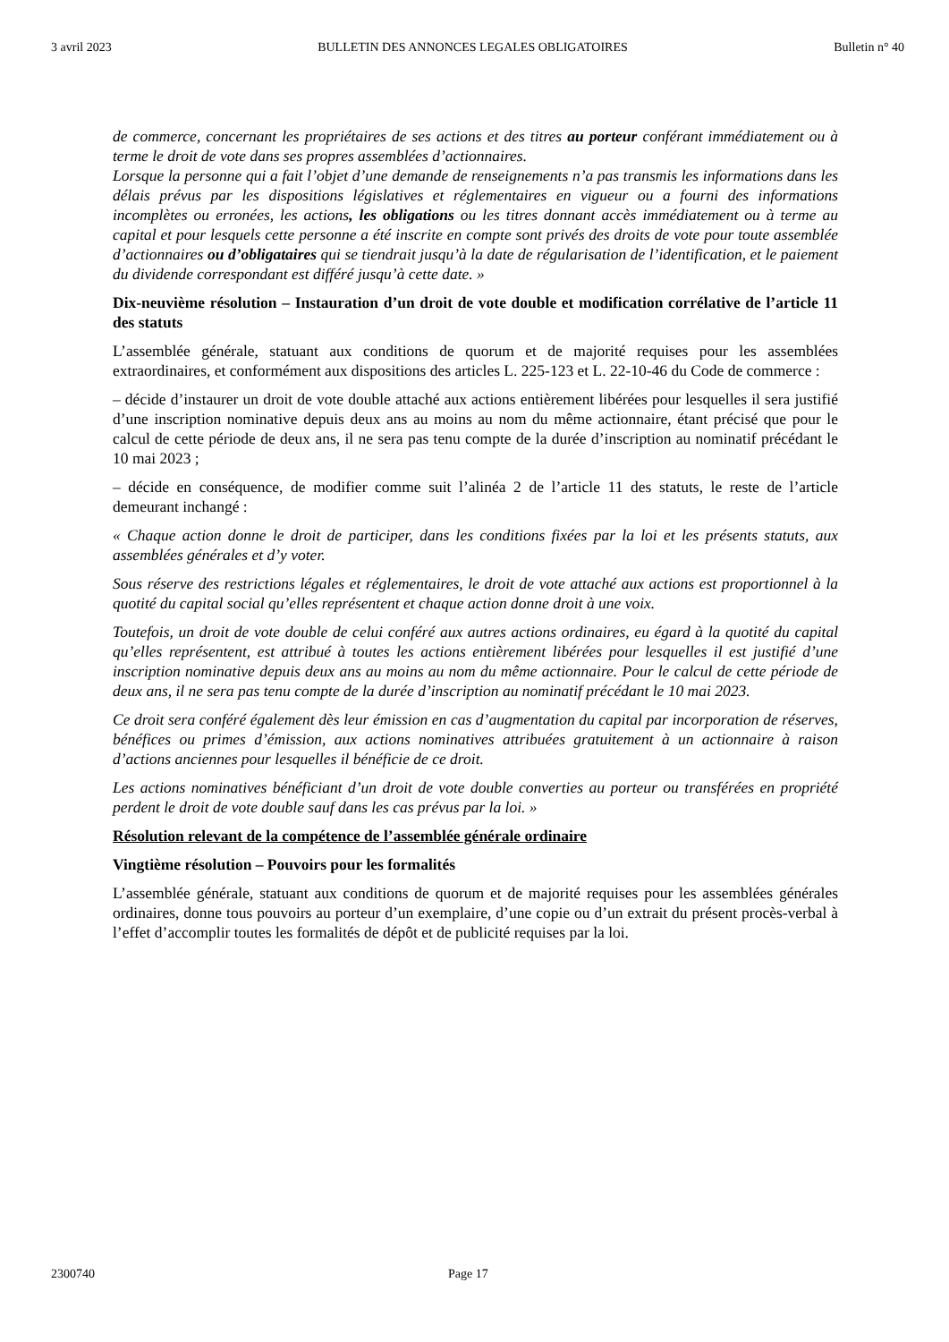3 avril 2023 BULLETIN DES ANNONCES LEGALES OBLIGATOIRES Bulletin n° 40
de commerce, concernant les propriétaires de ses actions et des titres au porteur conférant immédiatement ou à terme le droit de vote dans ses propres assemblées d’actionnaires.
Lorsque la personne qui a fait l’objet d’une demande de renseignements n’a pas transmis les informations dans les délais prévus par les dispositions législatives et réglementaires en vigueur ou a fourni des informations incomplètes ou erronées, les actions, les obligations ou les titres donnant accès immédiatement ou à terme au capital et pour lesquels cette personne a été inscrite en compte sont privés des droits de vote pour toute assemblée d’actionnaires ou d’obligataires qui se tiendrait jusqu’à la date de régularisation de l’identification, et le paiement du dividende correspondant est différé jusqu’à cette date. »
Dix-neuvième résolution – Instauration d’un droit de vote double et modification corrélative de l’article 11 des statuts
L’assemblée générale, statuant aux conditions de quorum et de majorité requises pour les assemblées extraordinaires, et conformément aux dispositions des articles L. 225-123 et L. 22-10-46 du Code de commerce :
– décide d’instaurer un droit de vote double attaché aux actions entièrement libérées pour lesquelles il sera justifié d’une inscription nominative depuis deux ans au moins au nom du même actionnaire, étant précisé que pour le calcul de cette période de deux ans, il ne sera pas tenu compte de la durée d’inscription au nominatif précédant le 10 mai 2023 ;
– décide en conséquence, de modifier comme suit l’alinéa 2 de l’article 11 des statuts, le reste de l’article demeurant inchangé :
« Chaque action donne le droit de participer, dans les conditions fixées par la loi et les présents statuts, aux assemblées générales et d’y voter.
Sous réserve des restrictions légales et réglementaires, le droit de vote attaché aux actions est proportionnel à la quotité du capital social qu’elles représentent et chaque action donne droit à une voix.
Toutefois, un droit de vote double de celui conféré aux autres actions ordinaires, eu égard à la quotité du capital qu’elles représentent, est attribué à toutes les actions entièrement libérées pour lesquelles il est justifié d’une inscription nominative depuis deux ans au moins au nom du même actionnaire. Pour le calcul de cette période de deux ans, il ne sera pas tenu compte de la durée d’inscription au nominatif précédant le 10 mai 2023.
Ce droit sera conféré également dès leur émission en cas d’augmentation du capital par incorporation de réserves, bénéfices ou primes d’émission, aux actions nominatives attribuées gratuitement à un actionnaire à raison d’actions anciennes pour lesquelles il bénéficie de ce droit.
Les actions nominatives bénéficiant d’un droit de vote double converties au porteur ou transférées en propriété perdent le droit de vote double sauf dans les cas prévus par la loi. »
Résolution relevant de la compétence de l’assemblée générale ordinaire
Vingtième résolution – Pouvoirs pour les formalités
L’assemblée générale, statuant aux conditions de quorum et de majorité requises pour les assemblées générales ordinaires, donne tous pouvoirs au porteur d’un exemplaire, d’une copie ou d’un extrait du présent procès-verbal à l’effet d’accomplir toutes les formalités de dépôt et de publicité requises par la loi.
2300740 Page 17